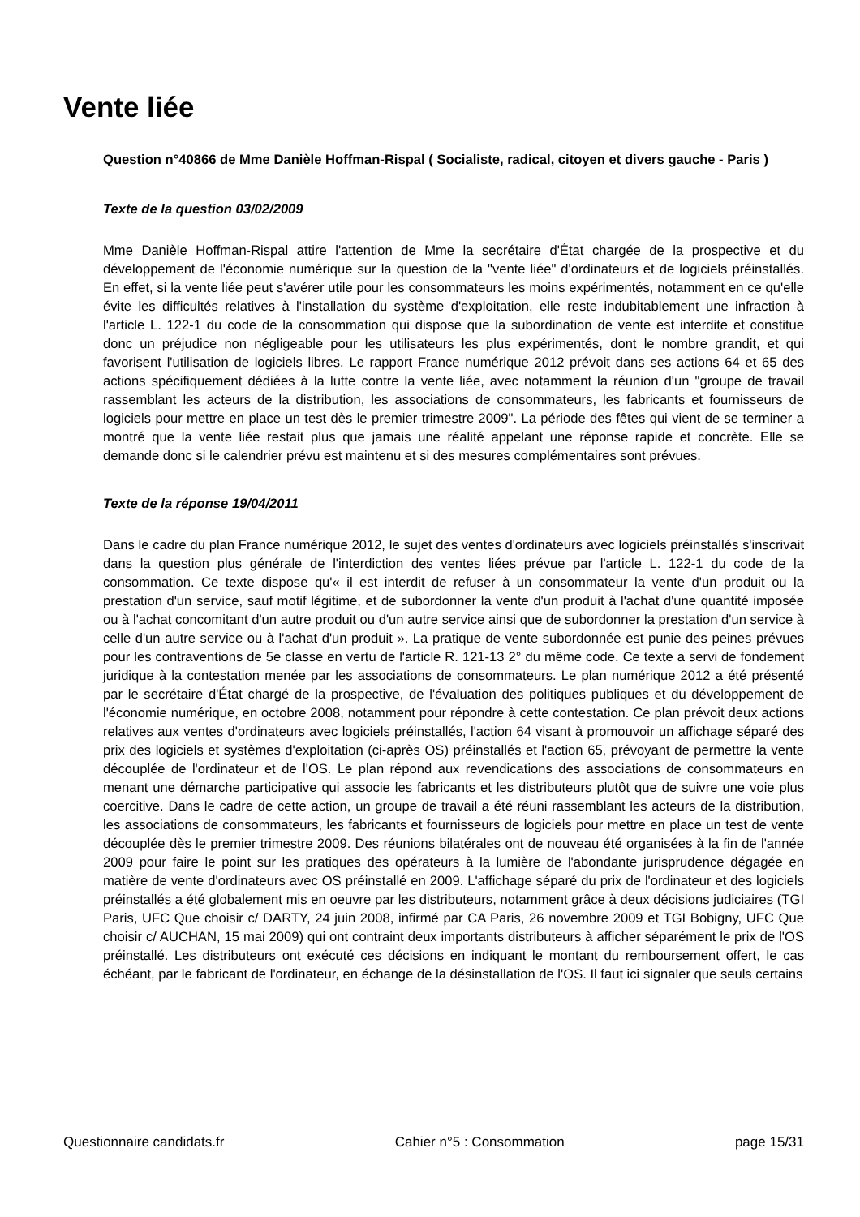Vente liée
Question n°40866 de Mme Danièle Hoffman-Rispal ( Socialiste, radical, citoyen et divers gauche - Paris )
Texte de la question 03/02/2009
Mme Danièle Hoffman-Rispal attire l'attention de Mme la secrétaire d'État chargée de la prospective et du développement de l'économie numérique sur la question de la "vente liée" d'ordinateurs et de logiciels préinstallés. En effet, si la vente liée peut s'avérer utile pour les consommateurs les moins expérimentés, notamment en ce qu'elle évite les difficultés relatives à l'installation du système d'exploitation, elle reste indubitablement une infraction à l'article L. 122-1 du code de la consommation qui dispose que la subordination de vente est interdite et constitue donc un préjudice non négligeable pour les utilisateurs les plus expérimentés, dont le nombre grandit, et qui favorisent l'utilisation de logiciels libres. Le rapport France numérique 2012 prévoit dans ses actions 64 et 65 des actions spécifiquement dédiées à la lutte contre la vente liée, avec notamment la réunion d'un "groupe de travail rassemblant les acteurs de la distribution, les associations de consommateurs, les fabricants et fournisseurs de logiciels pour mettre en place un test dès le premier trimestre 2009". La période des fêtes qui vient de se terminer a montré que la vente liée restait plus que jamais une réalité appelant une réponse rapide et concrète. Elle se demande donc si le calendrier prévu est maintenu et si des mesures complémentaires sont prévues.
Texte de la réponse 19/04/2011
Dans le cadre du plan France numérique 2012, le sujet des ventes d'ordinateurs avec logiciels préinstallés s'inscrivait dans la question plus générale de l'interdiction des ventes liées prévue par l'article L. 122-1 du code de la consommation. Ce texte dispose qu'« il est interdit de refuser à un consommateur la vente d'un produit ou la prestation d'un service, sauf motif légitime, et de subordonner la vente d'un produit à l'achat d'une quantité imposée ou à l'achat concomitant d'un autre produit ou d'un autre service ainsi que de subordonner la prestation d'un service à celle d'un autre service ou à l'achat d'un produit ». La pratique de vente subordonnée est punie des peines prévues pour les contraventions de 5e classe en vertu de l'article R. 121-13 2° du même code. Ce texte a servi de fondement juridique à la contestation menée par les associations de consommateurs. Le plan numérique 2012 a été présenté par le secrétaire d'État chargé de la prospective, de l'évaluation des politiques publiques et du développement de l'économie numérique, en octobre 2008, notamment pour répondre à cette contestation. Ce plan prévoit deux actions relatives aux ventes d'ordinateurs avec logiciels préinstallés, l'action 64 visant à promouvoir un affichage séparé des prix des logiciels et systèmes d'exploitation (ci-après OS) préinstallés et l'action 65, prévoyant de permettre la vente découplée de l'ordinateur et de l'OS. Le plan répond aux revendications des associations de consommateurs en menant une démarche participative qui associe les fabricants et les distributeurs plutôt que de suivre une voie plus coercitive. Dans le cadre de cette action, un groupe de travail a été réuni rassemblant les acteurs de la distribution, les associations de consommateurs, les fabricants et fournisseurs de logiciels pour mettre en place un test de vente découplée dès le premier trimestre 2009. Des réunions bilatérales ont de nouveau été organisées à la fin de l'année 2009 pour faire le point sur les pratiques des opérateurs à la lumière de l'abondante jurisprudence dégagée en matière de vente d'ordinateurs avec OS préinstallé en 2009. L'affichage séparé du prix de l'ordinateur et des logiciels préinstallés a été globalement mis en oeuvre par les distributeurs, notamment grâce à deux décisions judiciaires (TGI Paris, UFC Que choisir c/ DARTY, 24 juin 2008, infirmé par CA Paris, 26 novembre 2009 et TGI Bobigny, UFC Que choisir c/ AUCHAN, 15 mai 2009) qui ont contraint deux importants distributeurs à afficher séparément le prix de l'OS préinstallé. Les distributeurs ont exécuté ces décisions en indiquant le montant du remboursement offert, le cas échéant, par le fabricant de l'ordinateur, en échange de la désinstallation de l'OS. Il faut ici signaler que seuls certains
Questionnaire candidats.fr Cahier n°5 : Consommation page 15/31